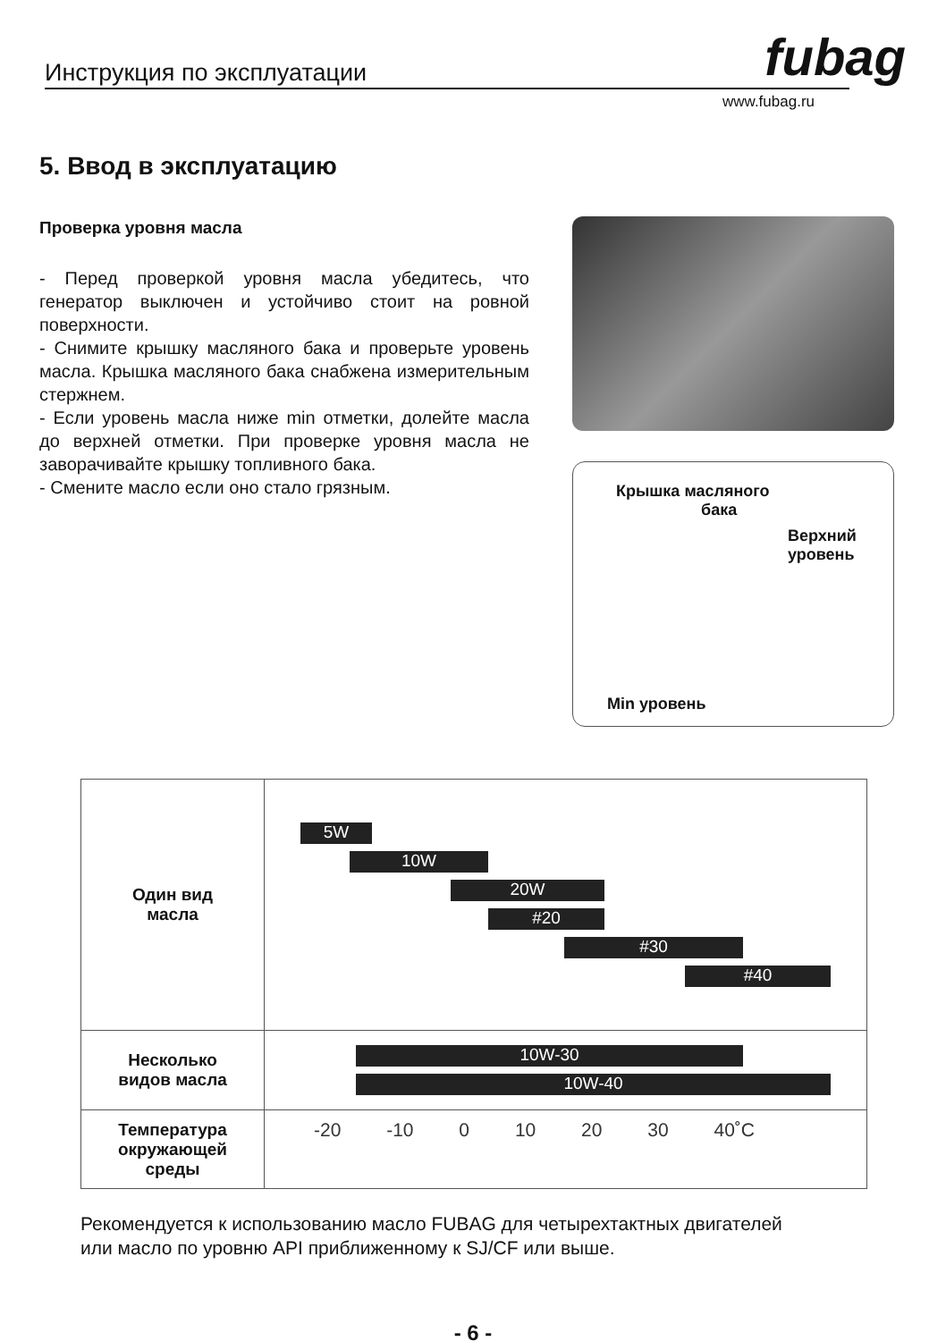Инструкция по эксплуатации fubag
www.fubag.ru
5. Ввод в эксплуатацию
Проверка уровня масла
- Перед проверкой уровня масла убедитесь, что генератор выключен и устойчиво стоит на ровной поверхности.
- Снимите крышку масляного бака и проверьте уровень масла. Крышка масляного бака снабжена измерительным стержнем.
- Если уровень масла ниже min отметки, долейте масла до верхней отметки. При проверке уровня масла не заворачивайте крышку топливного бака.
- Смените масло если оно стало грязным.
Крышка масляного
бака
Верхний
уровень
Min уровень
| Один вид масла | 5W 10W 20W #20 #30 #40 |
| Несколько видов масла | 10W-30 10W-40 |
| Температура окружающей среды | -20 -10 0 10 20 30 40˚C |
Рекомендуется к использованию масло FUBAG для четырехтактных двигателей
или масло по уровню API приближенному к SJ/CF или выше.
- 6 -